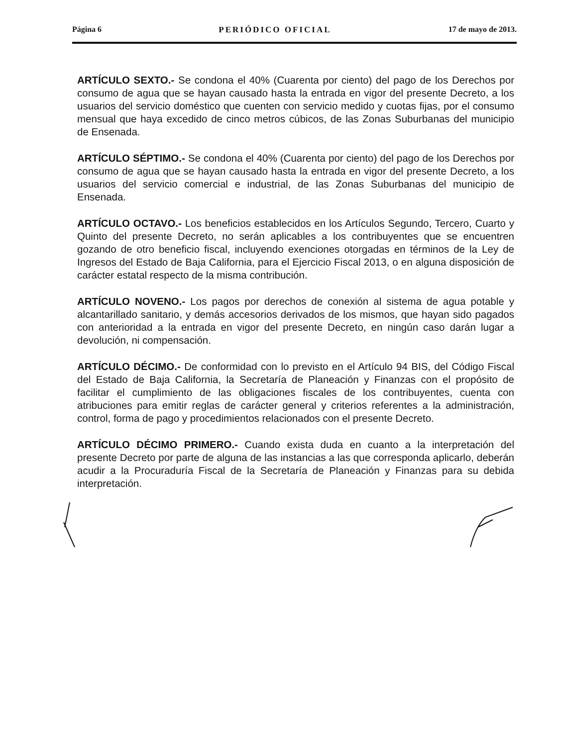Página 6 PERIÓDICO OFICIAL 17 de mayo de 2013.
ARTÍCULO SEXTO.- Se condona el 40% (Cuarenta por ciento) del pago de los Derechos por consumo de agua que se hayan causado hasta la entrada en vigor del presente Decreto, a los usuarios del servicio doméstico que cuenten con servicio medido y cuotas fijas, por el consumo mensual que haya excedido de cinco metros cúbicos, de las Zonas Suburbanas del municipio de Ensenada.
ARTÍCULO SÉPTIMO.- Se condona el 40% (Cuarenta por ciento) del pago de los Derechos por consumo de agua que se hayan causado hasta la entrada en vigor del presente Decreto, a los usuarios del servicio comercial e industrial, de las Zonas Suburbanas del municipio de Ensenada.
ARTÍCULO OCTAVO.- Los beneficios establecidos en los Artículos Segundo, Tercero, Cuarto y Quinto del presente Decreto, no serán aplicables a los contribuyentes que se encuentren gozando de otro beneficio fiscal, incluyendo exenciones otorgadas en términos de la Ley de Ingresos del Estado de Baja California, para el Ejercicio Fiscal 2013, o en alguna disposición de carácter estatal respecto de la misma contribución.
ARTÍCULO NOVENO.- Los pagos por derechos de conexión al sistema de agua potable y alcantarillado sanitario, y demás accesorios derivados de los mismos, que hayan sido pagados con anterioridad a la entrada en vigor del presente Decreto, en ningún caso darán lugar a devolución, ni compensación.
ARTÍCULO DÉCIMO.- De conformidad con lo previsto en el Artículo 94 BIS, del Código Fiscal del Estado de Baja California, la Secretaría de Planeación y Finanzas con el propósito de facilitar el cumplimiento de las obligaciones fiscales de los contribuyentes, cuenta con atribuciones para emitir reglas de carácter general y criterios referentes a la administración, control, forma de pago y procedimientos relacionados con el presente Decreto.
ARTÍCULO DÉCIMO PRIMERO.- Cuando exista duda en cuanto a la interpretación del presente Decreto por parte de alguna de las instancias a las que corresponda aplicarlo, deberán acudir a la Procuraduría Fiscal de la Secretaría de Planeación y Finanzas para su debida interpretación.